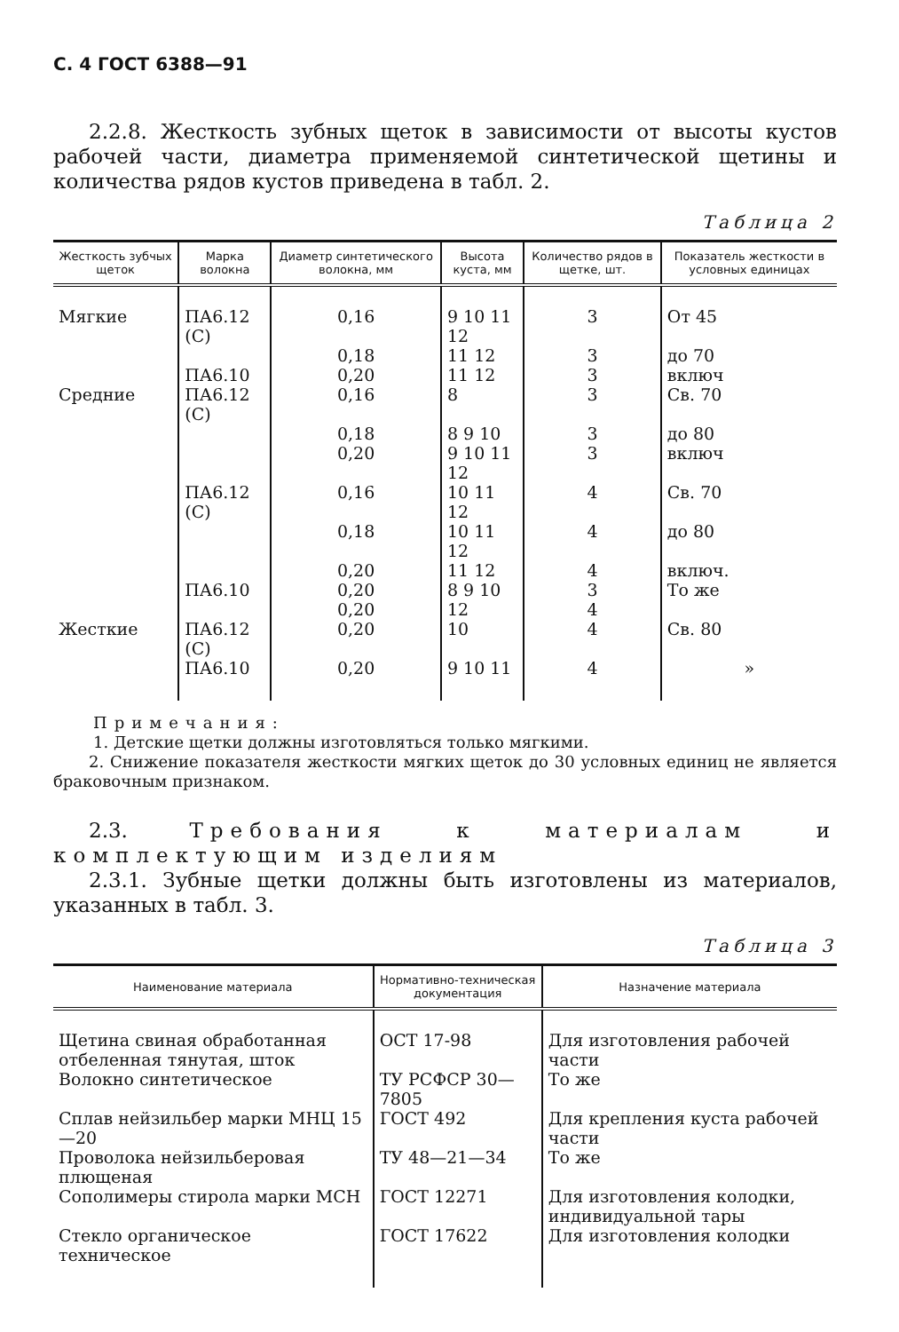С. 4 ГОСТ 6388—91
2.2.8. Жесткость зубных щеток в зависимости от высоты кустов рабочей части, диаметра применяемой синтетической щетины и количества рядов кустов приведена в табл. 2.
Таблица 2
| Жесткость зубчых щеток | Марка волокна | Диаметр синтетического волокна, мм | Высота куста, мм | Количество рядов в щетке, шт. | Показатель жесткости в условных единицах |
| --- | --- | --- | --- | --- | --- |
| Мягкие | ПА6.12 (С) | 0,16 | 9 10 11 12 | 3 | От 45 |
| | | 0,18 | 11 12 | 3 | до 70 |
| | ПА6.10 | 0,20 | 11 12 | 3 | включ |
| Средние | ПА6.12 (С) | 0,16 | 8 | 3 | Св. 70 |
| | | 0,18 | 8 9 10 | 3 | до 80 |
| | | 0,20 | 9 10 11 12 | 3 | включ |
| | ПА6.12 (С) | 0,16 | 10 11 12 | 4 | Св. 70 |
| | | 0,18 | 10 11 12 | 4 | до 80 |
| | | 0,20 | 11 12 | 4 | включ. |
| | ПА6.10 | 0,20 | 8 9 10 | 3 | То же |
| | | 0,20 | 12 | 4 | |
| Жесткие | ПА6.12 (С) | 0,20 | 10 | 4 | Св. 80 |
| | ПА6.10 | 0,20 | 9 10 11 | 4 | » |
Примечания:
1. Детские щетки должны изготовляться только мягкими.
2. Снижение показателя жесткости мягких щеток до 30 условных единиц не является браковочным признаком.
2.3. Требования к материалам и комплектующим изделиям
2.3.1. Зубные щетки должны быть изготовлены из материалов, указанных в табл. 3.
Таблица 3
| Наименование материала | Нормативно-техническая документация | Назначение материала |
| --- | --- | --- |
| Щетина свиная обработанная отбеленная тянутая, шток | ОСТ 17-98 | Для изготовления рабочей части |
| Волокно синтетическое | ТУ РСФСР 30—7805 | То же |
| Сплав нейзильбер марки МНЦ 15—20 | ГОСТ 492 | Для крепления куста рабочей части |
| Проволока нейзильберовая плющеная | ТУ 48—21—34 | То же |
| Сополимеры стирола марки МСН | ГОСТ 12271 | Для изготовления колодки, индивидуальной тары |
| Стекло органическое техническое | ГОСТ 17622 | Для изготовления колодки |